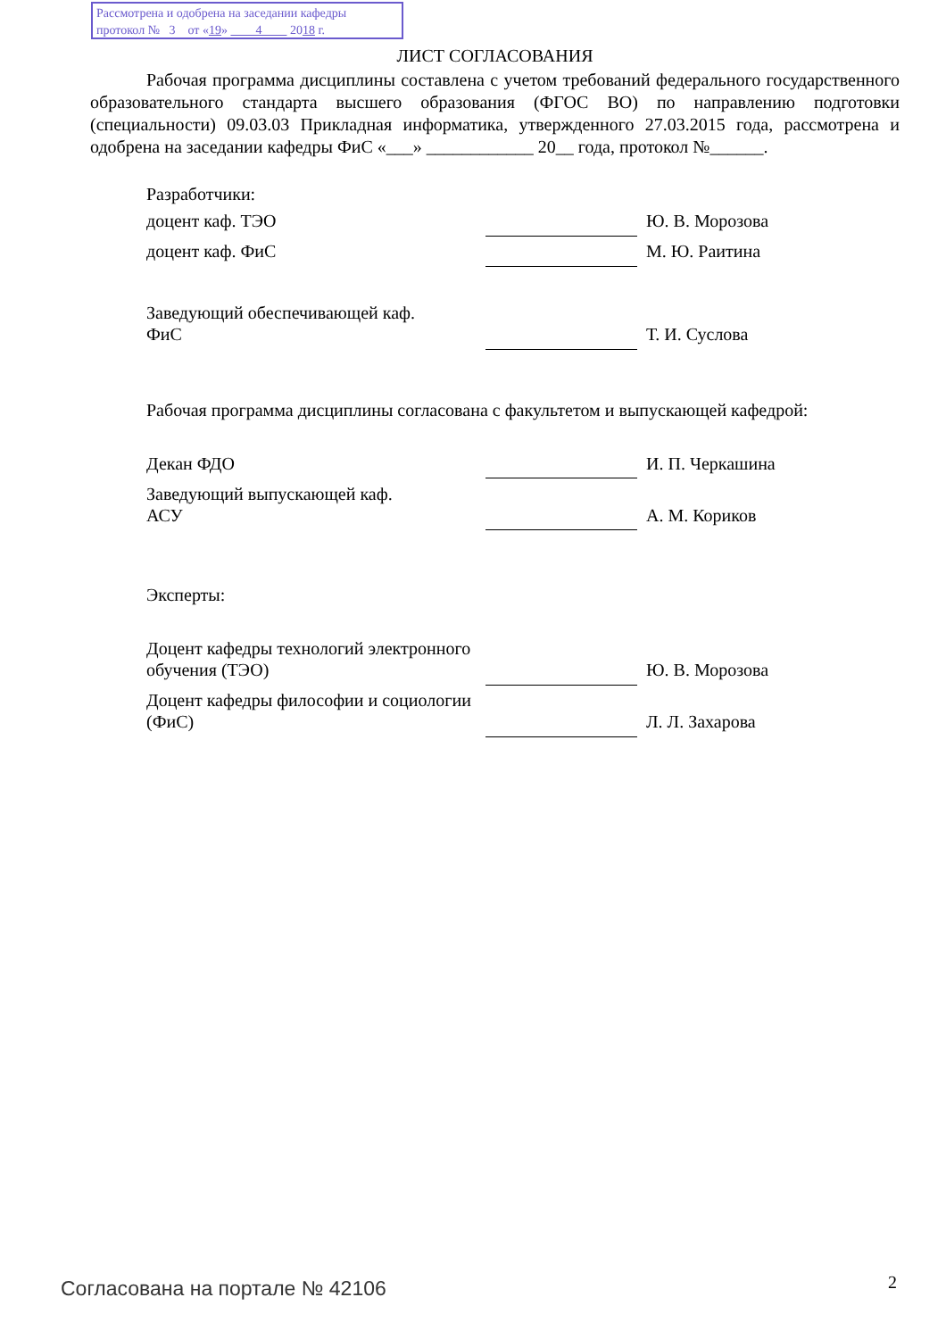Рассмотрена и одобрена на заседании кафедры
протокол № 3 от «19» 4 2018 г.
ЛИСТ СОГЛАСОВАНИЯ
Рабочая программа дисциплины составлена с учетом требований федерального государственного образовательного стандарта высшего образования (ФГОС ВО) по направлению подготовки (специальности) 09.03.03 Прикладная информатика, утвержденного 27.03.2015 года, рассмотрена и одобрена на заседании кафедры ФиС «___» ____________ 20__ года, протокол №______.
Разработчики:
| доцент каф. ТЭО | | Ю. В. Морозова |
| доцент каф. ФиС | | М. Ю. Раитина |
| Заведующий обеспечивающей каф. ФиС | | Т. И. Суслова |
Рабочая программа дисциплины согласована с факультетом и выпускающей кафедрой:
| Декан ФДО | | И. П. Черкашина |
| Заведующий выпускающей каф. АСУ | | А. М. Кориков |
Эксперты:
| Доцент кафедры технологий электронного обучения (ТЭО) | | Ю. В. Морозова |
| Доцент кафедры философии и социологии (ФиС) | | Л. Л. Захарова |
Согласована на портале № 42106 2